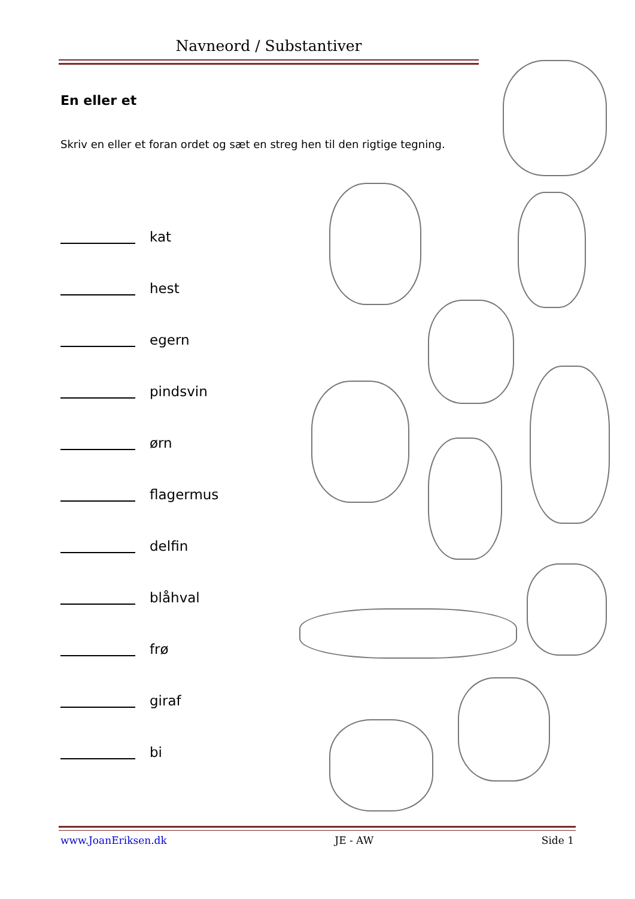Navneord / Substantiver
En eller et
Skriv en eller et foran ordet og sæt en streg hen til den rigtige tegning.
kat
hest
egern
pindsvin
ørn
flagermus
delfin
blåhval
frø
giraf
bi
www.JoanEriksen.dk JE - AW Side 1